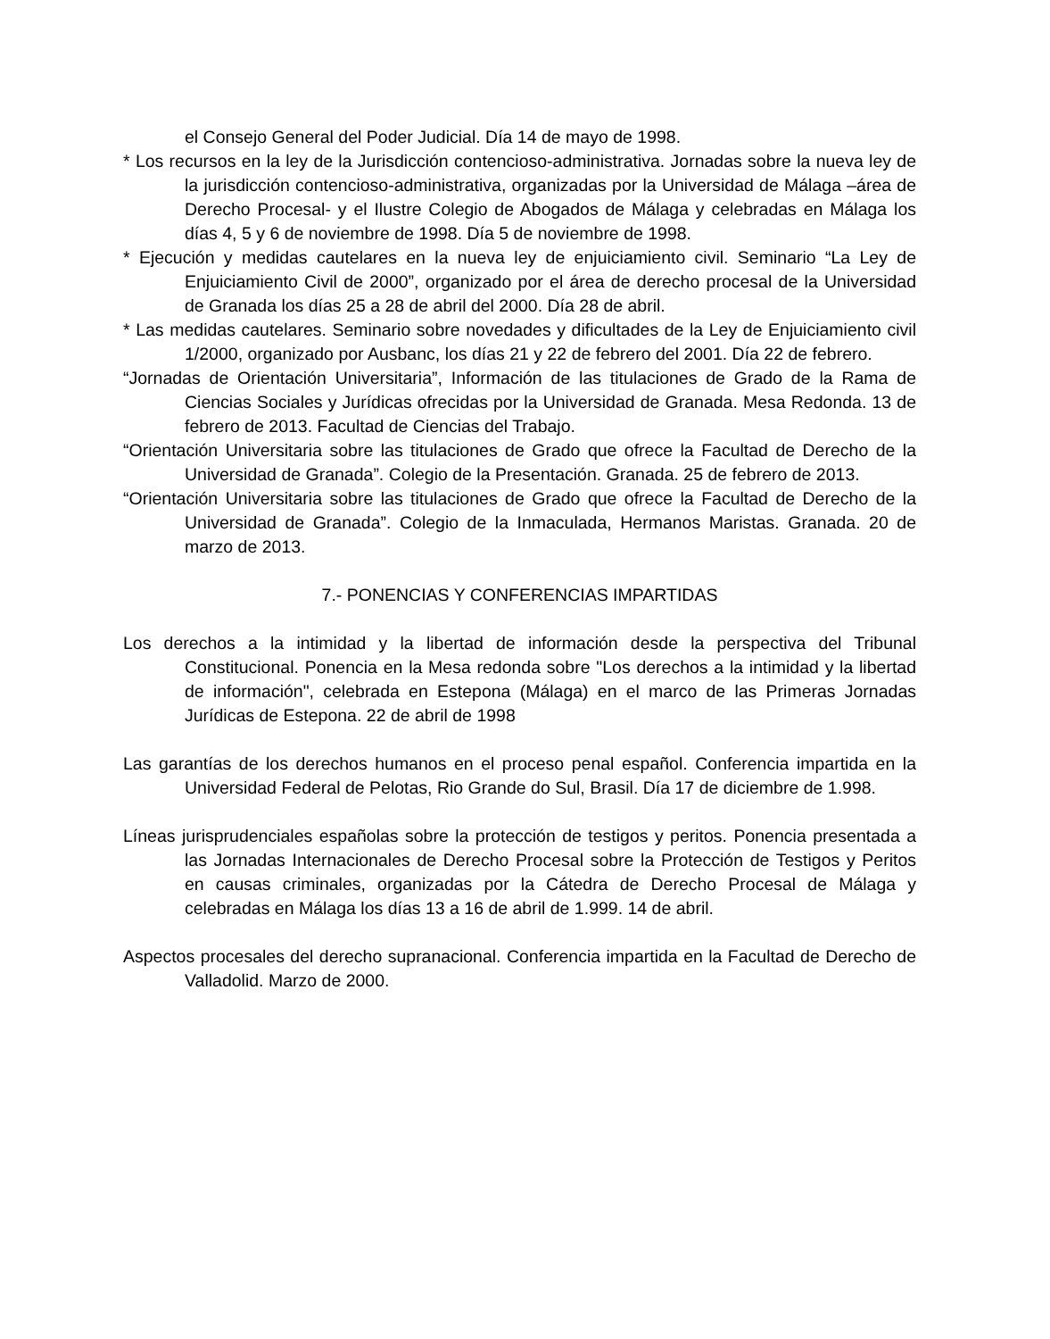el Consejo General del Poder Judicial. Día 14 de mayo de 1998.
* Los recursos en la ley de la Jurisdicción contencioso-administrativa. Jornadas sobre la nueva ley de la jurisdicción contencioso-administrativa, organizadas por la Universidad de Málaga –área de Derecho Procesal- y el Ilustre Colegio de Abogados de Málaga y celebradas en Málaga los días 4, 5 y 6 de noviembre de 1998. Día 5 de noviembre de 1998.
* Ejecución y medidas cautelares en la nueva ley de enjuiciamiento civil. Seminario “La Ley de Enjuiciamiento Civil de 2000”, organizado por el área de derecho procesal de la Universidad de Granada los días 25 a 28 de abril del 2000. Día 28 de abril.
* Las medidas cautelares. Seminario sobre novedades y dificultades de la Ley de Enjuiciamiento civil 1/2000, organizado por Ausbanc, los días 21 y 22 de febrero del 2001. Día 22 de febrero.
“Jornadas de Orientación Universitaria”, Información de las titulaciones de Grado de la Rama de Ciencias Sociales y Jurídicas ofrecidas por la Universidad de Granada. Mesa Redonda. 13 de febrero de 2013. Facultad de Ciencias del Trabajo.
“Orientación Universitaria sobre las titulaciones de Grado que ofrece la Facultad de Derecho de la Universidad de Granada”. Colegio de la Presentación. Granada. 25 de febrero de 2013.
“Orientación Universitaria sobre las titulaciones de Grado que ofrece la Facultad de Derecho de la Universidad de Granada”. Colegio de la Inmaculada, Hermanos Maristas. Granada. 20 de marzo de 2013.
7.- PONENCIAS Y CONFERENCIAS IMPARTIDAS
Los derechos a la intimidad y la libertad de información desde la perspectiva del Tribunal Constitucional. Ponencia en la Mesa redonda sobre "Los derechos a la intimidad y la libertad de información", celebrada en Estepona (Málaga) en el marco de las Primeras Jornadas Jurídicas de Estepona. 22 de abril de 1998
Las garantías de los derechos humanos en el proceso penal español. Conferencia impartida en la Universidad Federal de Pelotas, Rio Grande do Sul, Brasil. Día 17 de diciembre de 1.998.
Líneas jurisprudenciales españolas sobre la protección de testigos y peritos. Ponencia presentada a las Jornadas Internacionales de Derecho Procesal sobre la Protección de Testigos y Peritos en causas criminales, organizadas por la Cátedra de Derecho Procesal de Málaga y celebradas en Málaga los días 13 a 16 de abril de 1.999. 14 de abril.
Aspectos procesales del derecho supranacional. Conferencia impartida en la Facultad de Derecho de Valladolid. Marzo de 2000.